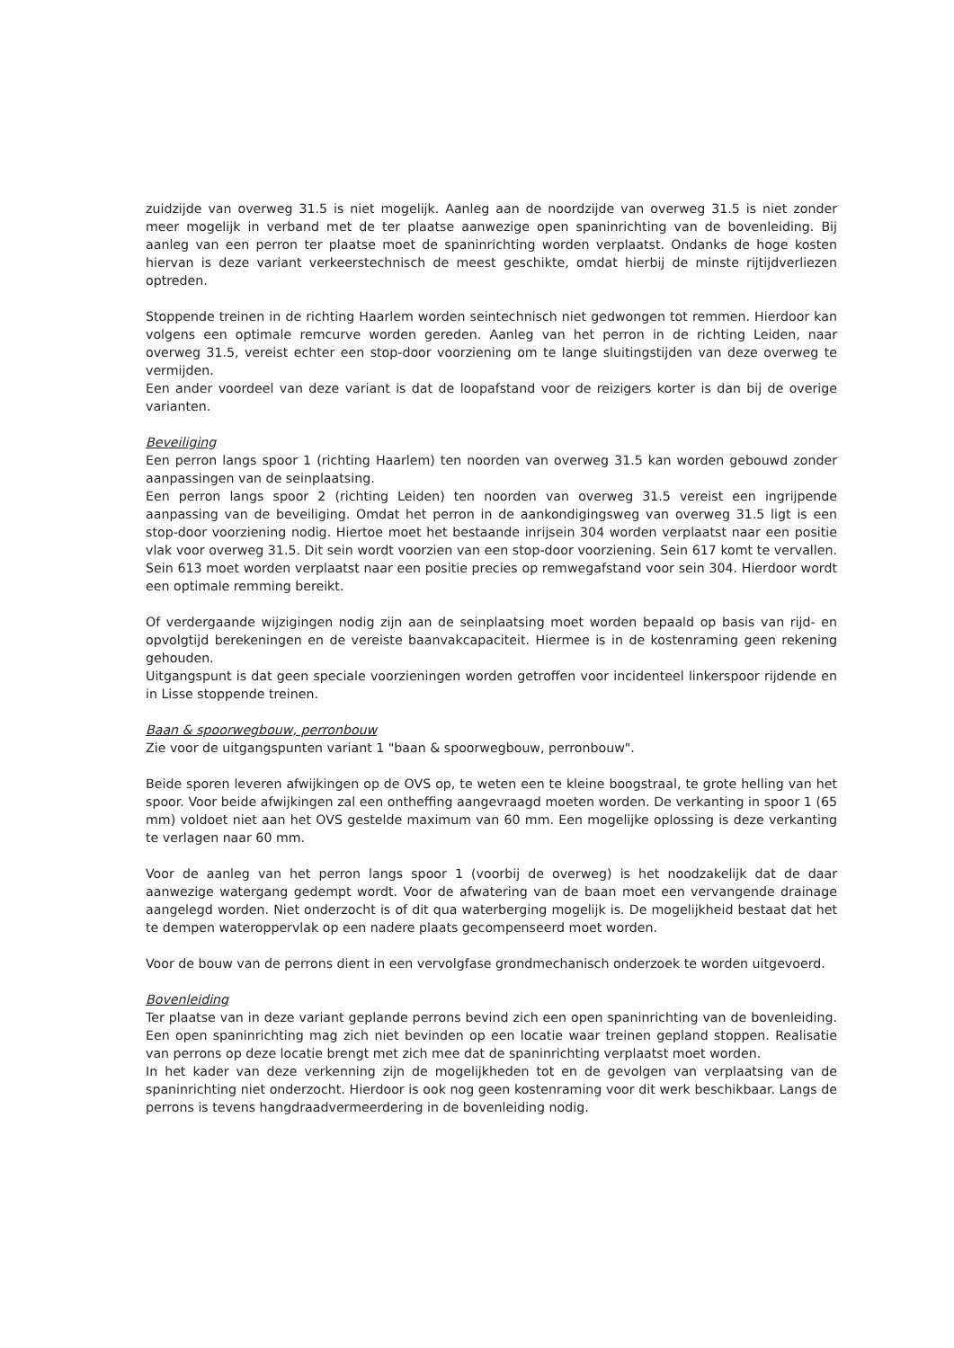zuidzijde van overweg 31.5 is niet mogelijk. Aanleg aan de noordzijde van overweg 31.5 is niet zonder meer mogelijk in verband met de ter plaatse aanwezige open spaninrichting van de bovenleiding. Bij aanleg van een perron ter plaatse moet de spaninrichting worden verplaatst. Ondanks de hoge kosten hiervan is deze variant verkeerstechnisch de meest geschikte, omdat hierbij de minste rijtijdverliezen optreden.
Stoppende treinen in de richting Haarlem worden seintechnisch niet gedwongen tot remmen. Hierdoor kan volgens een optimale remcurve worden gereden. Aanleg van het perron in de richting Leiden, naar overweg 31.5, vereist echter een stop-door voorziening om te lange sluitingstijden van deze overweg te vermijden.
Een ander voordeel van deze variant is dat de loopafstand voor de reizigers korter is dan bij de overige varianten.
Beveiliging
Een perron langs spoor 1 (richting Haarlem) ten noorden van overweg 31.5 kan worden gebouwd zonder aanpassingen van de seinplaatsing.
Een perron langs spoor 2 (richting Leiden) ten noorden van overweg 31.5 vereist een ingrijpende aanpassing van de beveiliging. Omdat het perron in de aankondigingsweg van overweg 31.5 ligt is een stop-door voorziening nodig. Hiertoe moet het bestaande inrijsein 304 worden verplaatst naar een positie vlak voor overweg 31.5. Dit sein wordt voorzien van een stop-door voorziening. Sein 617 komt te vervallen. Sein 613 moet worden verplaatst naar een positie precies op remwegafstand voor sein 304. Hierdoor wordt een optimale remming bereikt.
Of verdergaande wijzigingen nodig zijn aan de seinplaatsing moet worden bepaald op basis van rijd- en opvolgtijd berekeningen en de vereiste baanvakcapaciteit. Hiermee is in de kostenraming geen rekening gehouden.
Uitgangspunt is dat geen speciale voorzieningen worden getroffen voor incidenteel linkerspoor rijdende en in Lisse stoppende treinen.
Baan & spoorwegbouw, perronbouw
Zie voor de uitgangspunten variant 1 "baan & spoorwegbouw, perronbouw".
Beide sporen leveren afwijkingen op de OVS op, te weten een te kleine boogstraal, te grote helling van het spoor. Voor beide afwijkingen zal een ontheffing aangevraagd moeten worden. De verkanting in spoor 1 (65 mm) voldoet niet aan het OVS gestelde maximum van 60 mm. Een mogelijke oplossing is deze verkanting te verlagen naar 60 mm.
Voor de aanleg van het perron langs spoor 1 (voorbij de overweg) is het noodzakelijk dat de daar aanwezige watergang gedempt wordt. Voor de afwatering van de baan moet een vervangende drainage aangelegd worden. Niet onderzocht is of dit qua waterberging mogelijk is. De mogelijkheid bestaat dat het te dempen wateroppervlak op een nadere plaats gecompenseerd moet worden.
Voor de bouw van de perrons dient in een vervolgfase grondmechanisch onderzoek te worden uitgevoerd.
Bovenleiding
Ter plaatse van in deze variant geplande perrons bevind zich een open spaninrichting van de bovenleiding. Een open spaninrichting mag zich niet bevinden op een locatie waar treinen gepland stoppen. Realisatie van perrons op deze locatie brengt met zich mee dat de spaninrichting verplaatst moet worden.
In het kader van deze verkenning zijn de mogelijkheden tot en de gevolgen van verplaatsing van de spaninrichting niet onderzocht. Hierdoor is ook nog geen kostenraming voor dit werk beschikbaar. Langs de perrons is tevens hangdraadvermeerdering in de bovenleiding nodig.